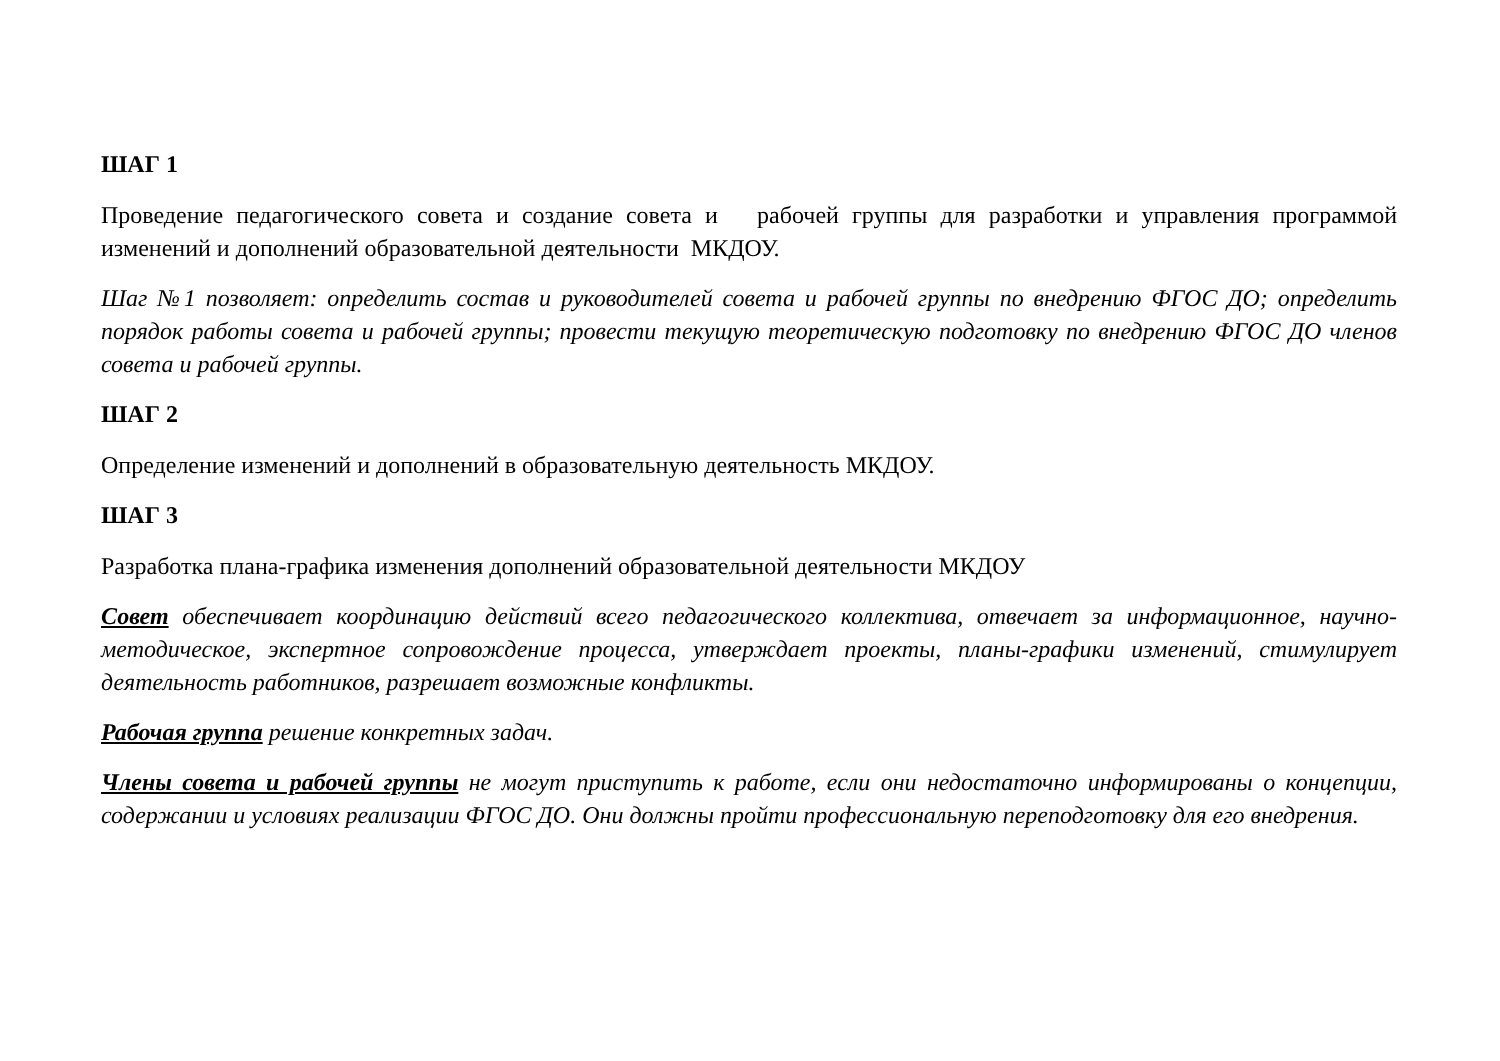ШАГ 1
Проведение педагогического совета и создание совета и рабочей группы для разработки и управления программой изменений и дополнений образовательной деятельности МКДОУ.
Шаг №1 позволяет: определить состав и руководителей совета и рабочей группы по внедрению ФГОС ДО; определить порядок работы совета и рабочей группы; провести текущую теоретическую подготовку по внедрению ФГОС ДО членов совета и рабочей группы.
ШАГ 2
Определение изменений и дополнений в образовательную деятельность МКДОУ.
ШАГ 3
Разработка плана-графика изменения дополнений образовательной деятельности МКДОУ
Совет обеспечивает координацию действий всего педагогического коллектива, отвечает за информационное, научно-методическое, экспертное сопровождение процесса, утверждает проекты, планы-графики изменений, стимулирует деятельность работников, разрешает возможные конфликты.
Рабочая группа решение конкретных задач.
Члены совета и рабочей группы не могут приступить к работе, если они недостаточно информированы о концепции, содержании и условиях реализации ФГОС ДО. Они должны пройти профессиональную переподготовку для его внедрения.